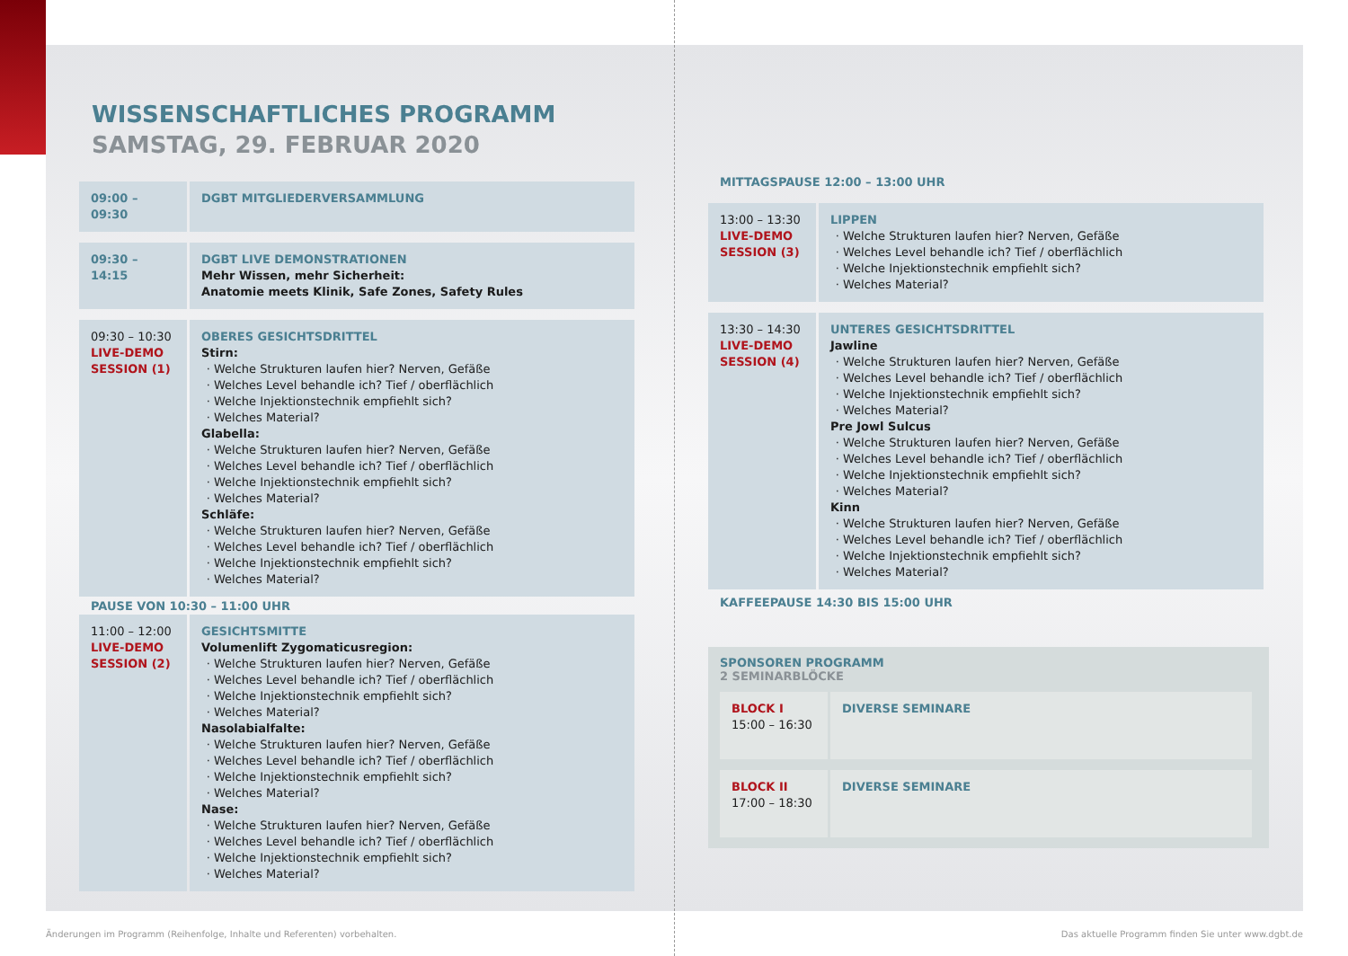WISSENSCHAFTLICHES PROGRAMM
SAMSTAG, 29. FEBRUAR 2020
| 09:00 – 09:30 | DGBT MITGLIEDERVERSAMMLUNG |
| 09:30 – 14:15 | DGBT LIVE DEMONSTRATIONEN Mehr Wissen, mehr Sicherheit: Anatomie meets Klinik, Safe Zones, Safety Rules |
| 09:30 – 10:30 LIVE-DEMO SESSION (1) | OBERES GESICHTSDRITTEL Stirn: Welche Strukturen laufen hier? Nerven, Gefäße Welches Level behandle ich? Tief / oberflächlich Welche Injektionstechnik empfiehlt sich? Welches Material? Glabella: Welche Strukturen laufen hier? Nerven, Gefäße Welches Level behandle ich? Tief / oberflächlich Welche Injektionstechnik empfiehlt sich? Welches Material? Schläfe: Welche Strukturen laufen hier? Nerven, Gefäße Welches Level behandle ich? Tief / oberflächlich Welche Injektionstechnik empfiehlt sich? Welches Material? |
PAUSE VON 10:30 – 11:00 UHR
| 11:00 – 12:00 LIVE-DEMO SESSION (2) | GESICHTSMITTE Volumenlift Zygomaticusregion: Welche Strukturen laufen hier? Nerven, Gefäße Welches Level behandle ich? Tief / oberflächlich Welche Injektionstechnik empfiehlt sich? Welches Material? Nasolabialfalte: Welche Strukturen laufen hier? Nerven, Gefäße Welches Level behandle ich? Tief / oberflächlich Welche Injektionstechnik empfiehlt sich? Welches Material? Nase: Welche Strukturen laufen hier? Nerven, Gefäße Welches Level behandle ich? Tief / oberflächlich Welche Injektionstechnik empfiehlt sich? Welches Material? |
MITTAGSPAUSE 12:00 – 13:00 UHR
| 13:00 – 13:30 LIVE-DEMO SESSION (3) | LIPPEN Welche Strukturen laufen hier? Nerven, Gefäße Welches Level behandle ich? Tief / oberflächlich Welche Injektionstechnik empfiehlt sich? Welches Material? |
| 13:30 – 14:30 LIVE-DEMO SESSION (4) | UNTERES GESICHTSDRITTEL Jawline Welche Strukturen laufen hier? Nerven, Gefäße Welches Level behandle ich? Tief / oberflächlich Welche Injektionstechnik empfiehlt sich? Welches Material? Pre Jowl Sulcus Welche Strukturen laufen hier? Nerven, Gefäße Welches Level behandle ich? Tief / oberflächlich Welche Injektionstechnik empfiehlt sich? Welches Material? Kinn Welche Strukturen laufen hier? Nerven, Gefäße Welches Level behandle ich? Tief / oberflächlich Welche Injektionstechnik empfiehlt sich? Welches Material? |
KAFFEEPAUSE 14:30 BIS 15:00 UHR
SPONSOREN PROGRAMM
2 SEMINARBLÖCKE
| BLOCK I 15:00 – 16:30 | DIVERSE SEMINARE |
| BLOCK II 17:00 – 18:30 | DIVERSE SEMINARE |
Änderungen im Programm (Reihenfolge, Inhalte und Referenten) vorbehalten.
Das aktuelle Programm finden Sie unter www.dgbt.de